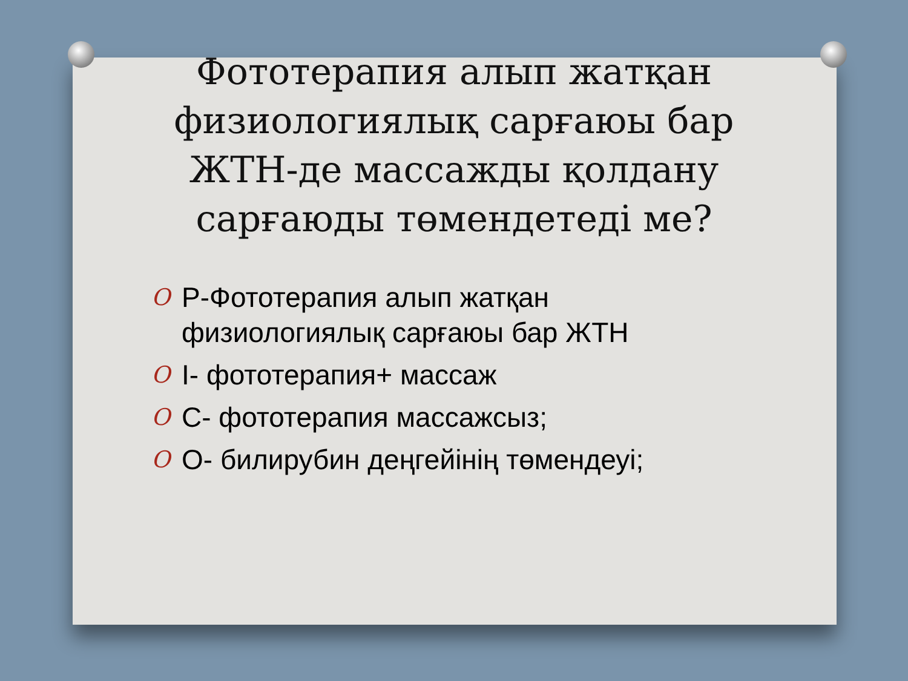Фототерапия алып жатқан физиологиялық сарғаюы бар ЖТН-де массажды қолдану сарғаюды төмендетеді ме?
O P-Фототерапия алып жатқан физиологиялық сарғаюы бар ЖТН
O I- фототерапия+ массаж
O C- фототерапия массажсыз;
O O- билирубин деңгейінің төмендеуі;